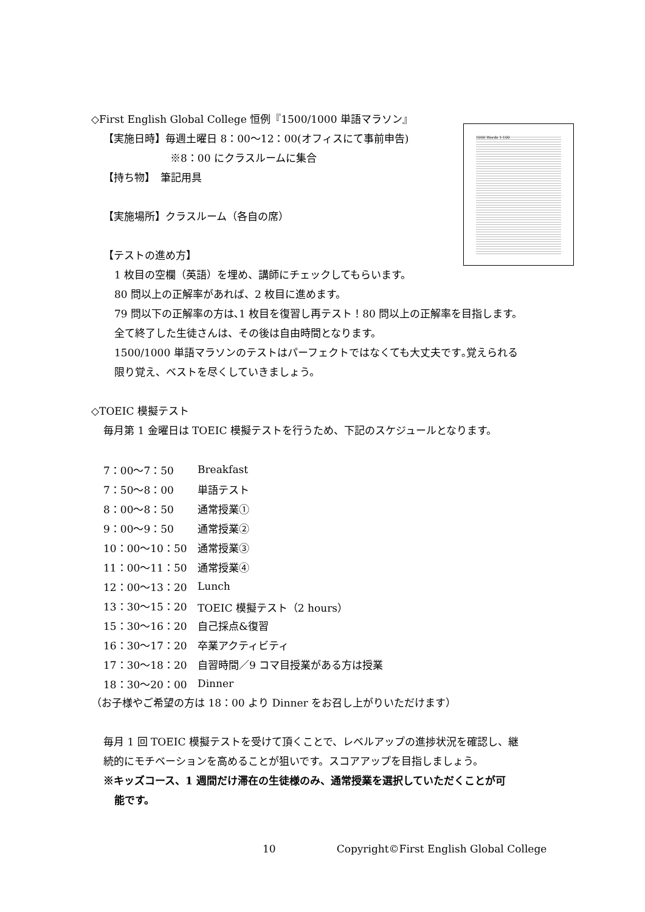1000 Words 1-100
◇First English Global College 恒例『1500/1000 単語マラソン』
【実施日時】毎週土曜日 8：00〜12：00(オフィスにて事前申告)
※8：00 にクラスルームに集合
【持ち物】　筆記用具
【実施場所】クラスルーム（各自の席）
【テストの進め方】
1 枚目の空欄（英語）を埋め、講師にチェックしてもらいます。
80 問以上の正解率があれば、2 枚目に進めます。
79 問以下の正解率の方は､1 枚目を復習し再テスト！80 問以上の正解率を目指します。
全て終了した生徒さんは、その後は自由時間となります。
1500/1000 単語マラソンのテストはパーフェクトではなくても大丈夫です｡覚えられる
限り覚え、ベストを尽くしていきましょう。
◇TOEIC 模擬テスト
毎月第 1 金曜日は TOEIC 模擬テストを行うため、下記のスケジュールとなります。
| 7：00〜7：50 | Breakfast |
| 7：50〜8：00 | 単語テスト |
| 8：00〜8：50 | 通常授業① |
| 9：00〜9：50 | 通常授業② |
| 10：00〜10：50 | 通常授業③ |
| 11：00〜11：50 | 通常授業④ |
| 12：00〜13：20 | Lunch |
| 13：30〜15：20 | TOEIC 模擬テスト（2 hours） |
| 15：30〜16：20 | 自己採点&復習 |
| 16：30〜17：20 | 卒業アクティビティ |
| 17：30〜18：20 | 自習時間／9 コマ目授業がある方は授業 |
| 18：30〜20：00 | Dinner |
（お子様やご希望の方は 18：00 より Dinner をお召し上がりいただけます）
毎月 1 回 TOEIC 模擬テストを受けて頂くことで、レベルアップの進捗状況を確認し、継
続的にモチベーションを高めることが狙いです。スコアアップを目指しましょう。
※キッズコース、1 週間だけ滞在の生徒様のみ、通常授業を選択していただくことが可
能です。
10 Copyright©First English Global College